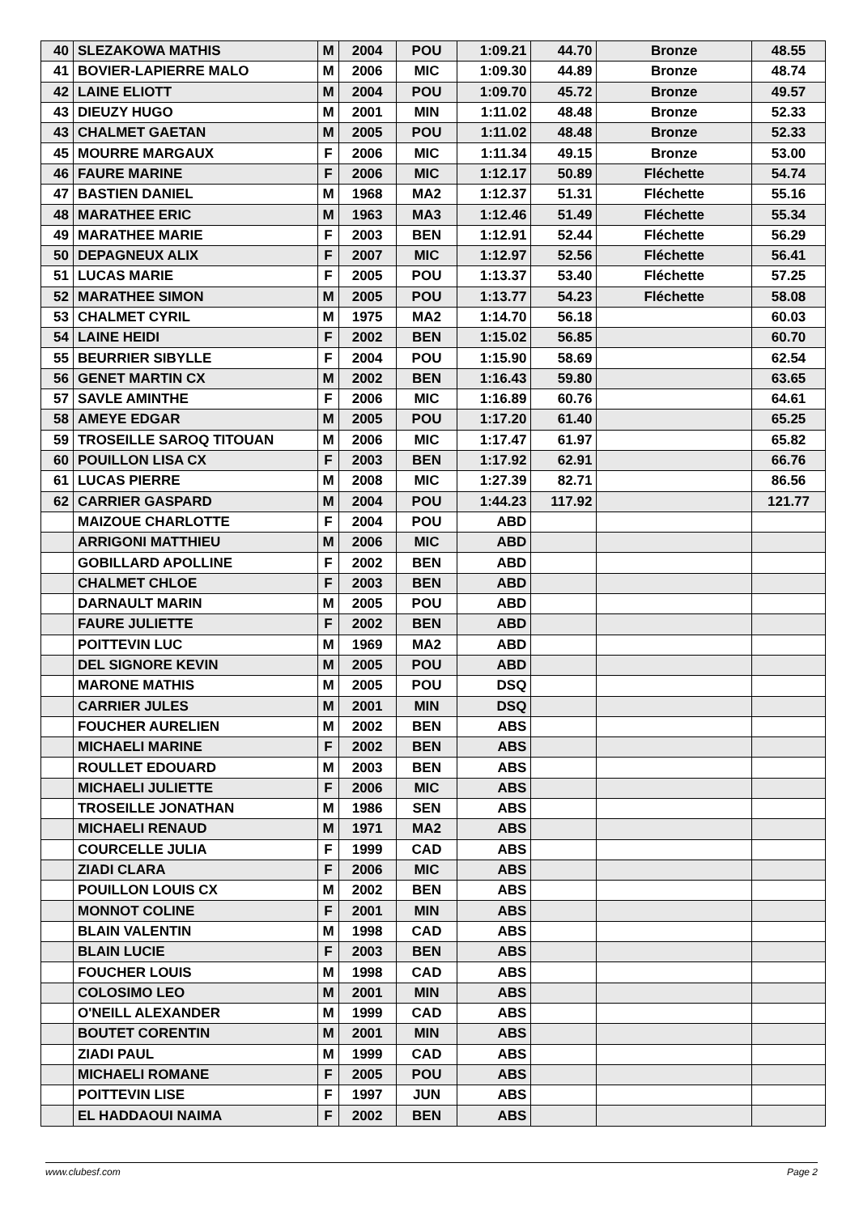| 40 | SLEZAKOWA MATHIS | M | 2004 | POU | 1:09.21 | 44.70 | Bronze | 48.55 |
| 41 | BOVIER-LAPIERRE MALO | M | 2006 | MIC | 1:09.30 | 44.89 | Bronze | 48.74 |
| 42 | LAINE ELIOTT | M | 2004 | POU | 1:09.70 | 45.72 | Bronze | 49.57 |
| 43 | DIEUZY HUGO | M | 2001 | MIN | 1:11.02 | 48.48 | Bronze | 52.33 |
| 43 | CHALMET GAETAN | M | 2005 | POU | 1:11.02 | 48.48 | Bronze | 52.33 |
| 45 | MOURRE MARGAUX | F | 2006 | MIC | 1:11.34 | 49.15 | Bronze | 53.00 |
| 46 | FAURE MARINE | F | 2006 | MIC | 1:12.17 | 50.89 | Fléchette | 54.74 |
| 47 | BASTIEN DANIEL | M | 1968 | MA2 | 1:12.37 | 51.31 | Fléchette | 55.16 |
| 48 | MARATHEE ERIC | M | 1963 | MA3 | 1:12.46 | 51.49 | Fléchette | 55.34 |
| 49 | MARATHEE MARIE | F | 2003 | BEN | 1:12.91 | 52.44 | Fléchette | 56.29 |
| 50 | DEPAGNEUX ALIX | F | 2007 | MIC | 1:12.97 | 52.56 | Fléchette | 56.41 |
| 51 | LUCAS MARIE | F | 2005 | POU | 1:13.37 | 53.40 | Fléchette | 57.25 |
| 52 | MARATHEE SIMON | M | 2005 | POU | 1:13.77 | 54.23 | Fléchette | 58.08 |
| 53 | CHALMET CYRIL | M | 1975 | MA2 | 1:14.70 | 56.18 | | 60.03 |
| 54 | LAINE HEIDI | F | 2002 | BEN | 1:15.02 | 56.85 | | 60.70 |
| 55 | BEURRIER SIBYLLE | F | 2004 | POU | 1:15.90 | 58.69 | | 62.54 |
| 56 | GENET MARTIN CX | M | 2002 | BEN | 1:16.43 | 59.80 | | 63.65 |
| 57 | SAVLE AMINTHE | F | 2006 | MIC | 1:16.89 | 60.76 | | 64.61 |
| 58 | AMEYE EDGAR | M | 2005 | POU | 1:17.20 | 61.40 | | 65.25 |
| 59 | TROSEILLE SAROQ TITOUAN | M | 2006 | MIC | 1:17.47 | 61.97 | | 65.82 |
| 60 | POUILLON LISA CX | F | 2003 | BEN | 1:17.92 | 62.91 | | 66.76 |
| 61 | LUCAS PIERRE | M | 2008 | MIC | 1:27.39 | 82.71 | | 86.56 |
| 62 | CARRIER GASPARD | M | 2004 | POU | 1:44.23 | 117.92 | | 121.77 |
| | MAIZOUE CHARLOTTE | F | 2004 | POU | ABD | | | |
| | ARRIGONI MATTHIEU | M | 2006 | MIC | ABD | | | |
| | GOBILLARD APOLLINE | F | 2002 | BEN | ABD | | | |
| | CHALMET CHLOE | F | 2003 | BEN | ABD | | | |
| | DARNAULT MARIN | M | 2005 | POU | ABD | | | |
| | FAURE JULIETTE | F | 2002 | BEN | ABD | | | |
| | POITTEVIN LUC | M | 1969 | MA2 | ABD | | | |
| | DEL SIGNORE KEVIN | M | 2005 | POU | ABD | | | |
| | MARONE MATHIS | M | 2005 | POU | DSQ | | | |
| | CARRIER JULES | M | 2001 | MIN | DSQ | | | |
| | FOUCHER AURELIEN | M | 2002 | BEN | ABS | | | |
| | MICHAELI MARINE | F | 2002 | BEN | ABS | | | |
| | ROULLET EDOUARD | M | 2003 | BEN | ABS | | | |
| | MICHAELI JULIETTE | F | 2006 | MIC | ABS | | | |
| | TROSEILLE JONATHAN | M | 1986 | SEN | ABS | | | |
| | MICHAELI RENAUD | M | 1971 | MA2 | ABS | | | |
| | COURCELLE JULIA | F | 1999 | CAD | ABS | | | |
| | ZIADI CLARA | F | 2006 | MIC | ABS | | | |
| | POUILLON LOUIS CX | M | 2002 | BEN | ABS | | | |
| | MONNOT COLINE | F | 2001 | MIN | ABS | | | |
| | BLAIN VALENTIN | M | 1998 | CAD | ABS | | | |
| | BLAIN LUCIE | F | 2003 | BEN | ABS | | | |
| | FOUCHER LOUIS | M | 1998 | CAD | ABS | | | |
| | COLOSIMO LEO | M | 2001 | MIN | ABS | | | |
| | O'NEILL ALEXANDER | M | 1999 | CAD | ABS | | | |
| | BOUTET CORENTIN | M | 2001 | MIN | ABS | | | |
| | ZIADI PAUL | M | 1999 | CAD | ABS | | | |
| | MICHAELI ROMANE | F | 2005 | POU | ABS | | | |
| | POITTEVIN LISE | F | 1997 | JUN | ABS | | | |
| | EL HADDAOUI NAIMA | F | 2002 | BEN | ABS | | | |
www.clubesf.com Page 2